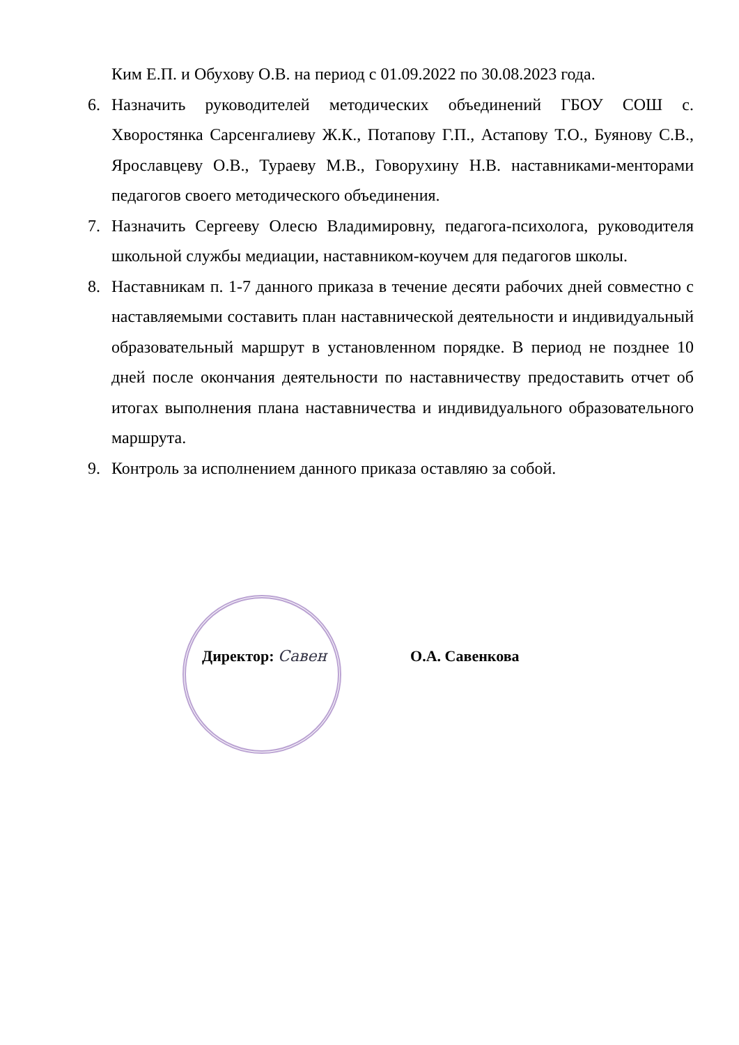Ким Е.П. и Обухову О.В. на период с 01.09.2022 по 30.08.2023 года.
6. Назначить руководителей методических объединений ГБОУ СОШ с. Хворостянка Сарсенгалиеву Ж.К., Потапову Г.П., Астапову Т.О., Буянову С.В., Ярославцеву О.В., Тураеву М.В., Говорухину Н.В. наставниками-менторами педагогов своего методического объединения.
7. Назначить Сергееву Олесю Владимировну, педагога-психолога, руководителя школьной службы медиации, наставником-коучем для педагогов школы.
8. Наставникам п. 1-7 данного приказа в течение десяти рабочих дней совместно с наставляемыми составить план наставнической деятельности и индивидуальный образовательный маршрут в установленном порядке. В период не позднее 10 дней после окончания деятельности по наставничеству предоставить отчет об итогах выполнения плана наставничества и индивидуального образовательного маршрута.
9. Контроль за исполнением данного приказа оставляю за собой.
Директор: Савен О.А. Савенкова